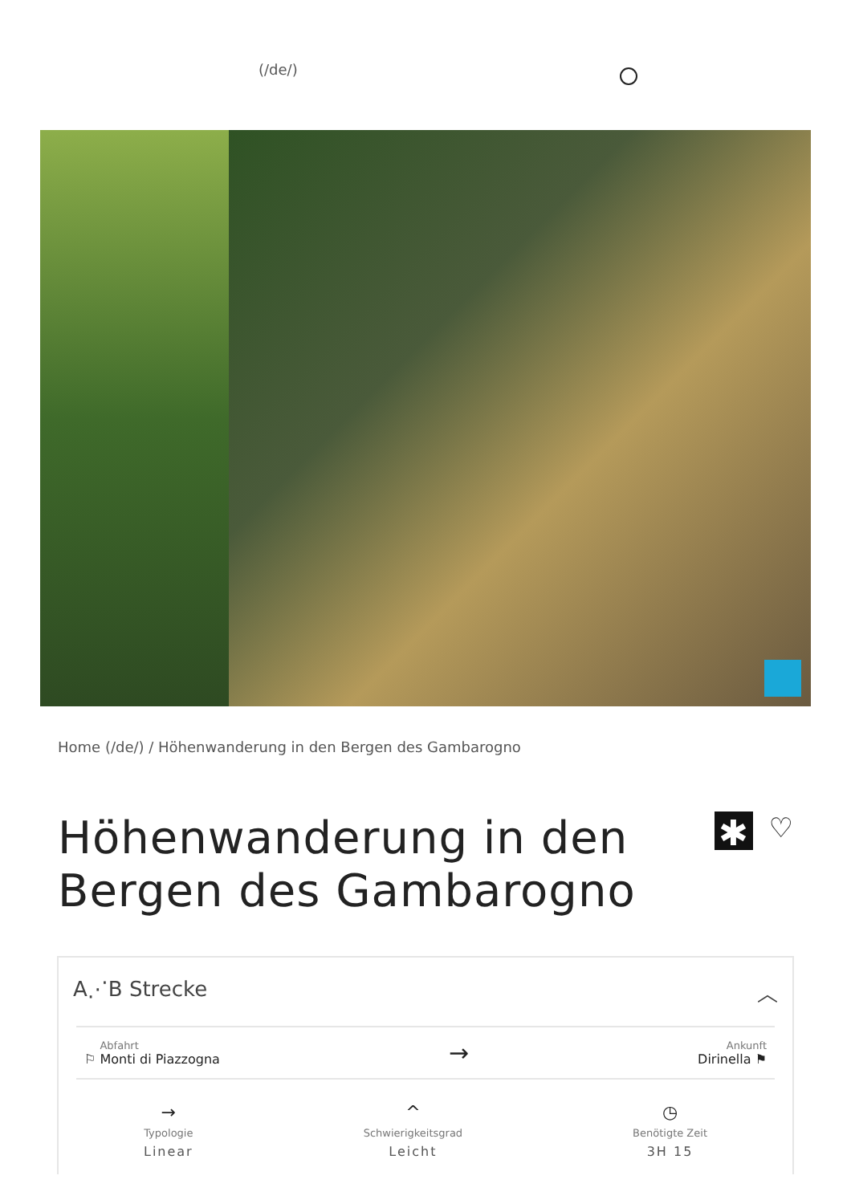(/de/)
Home (/de/) / Höhenwanderung in den Bergen des Gambarogno
Höhenwanderung in den
Bergen des Gambarogno
✱
♡
A⋰B Strecke ︿
⚐ Abfahrt Monti di Piazzogna → Ankunft
Dirinella ⚑
→
Typologie
Linear
^
Schwierigkeitsgrad
Leicht
◷
Benötigte Zeit
3H 15